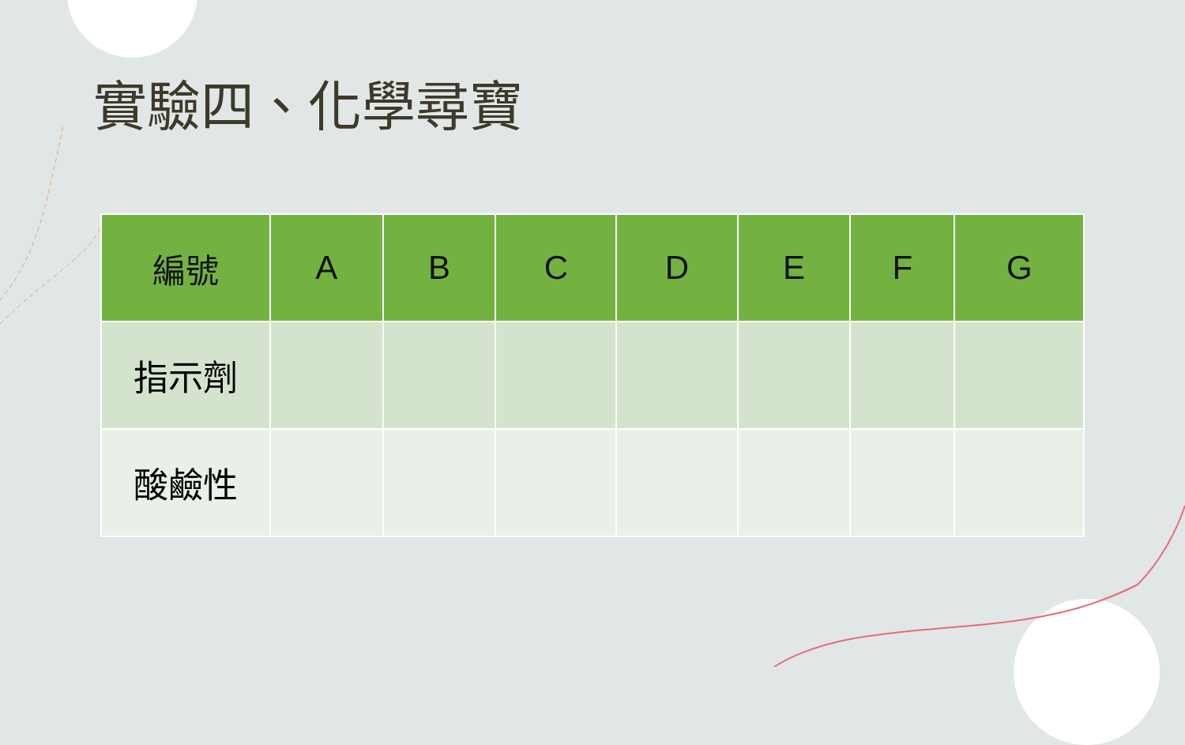實驗四、化學尋寶
| 編號 | A | B | C | D | E | F | G |
| --- | --- | --- | --- | --- | --- | --- | --- |
| 指示劑 | | | | | | | |
| 酸鹼性 | | | | | | | |